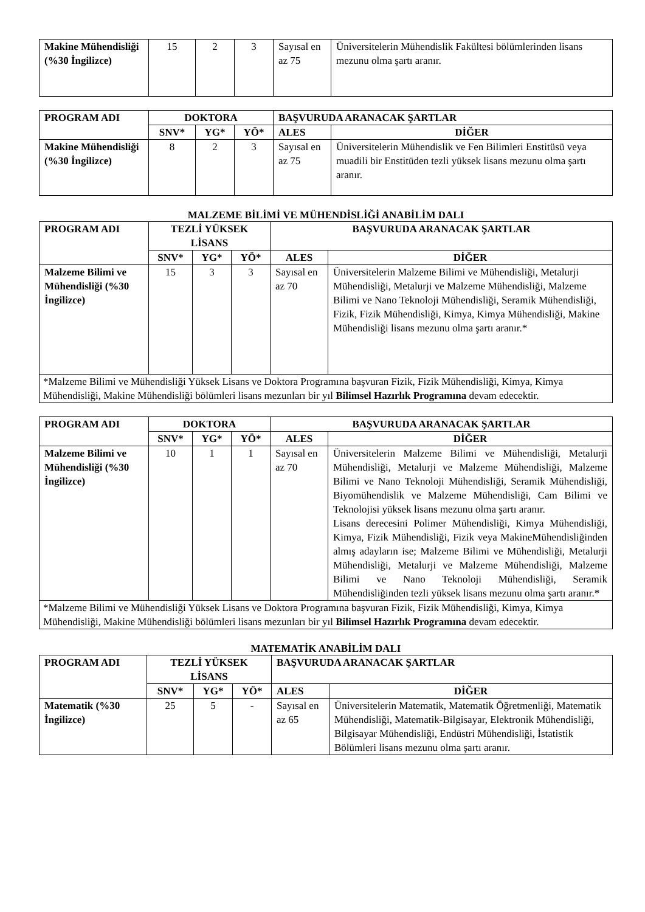| Makine Mühendisliği (%30 İngilizce) | 15 | 2 | 3 | Sayısal en az 75 | Üniversitelerin Mühendislik Fakültesi bölümlerinden lisans mezunu olma şartı aranır. |
| PROGRAM ADI | DOKTORA | | | BAŞVURUDA ARANACAK ŞARTLAR | |
| --- | --- | --- | --- | --- | --- |
| | SNV* | YG* | YÖ* | ALES | DİĞER |
| Makine Mühendisliği (%30 İngilizce) | 8 | 2 | 3 | Sayısal en az 75 | Üniversitelerin Mühendislik ve Fen Bilimleri Enstitüsü veya muadili bir Enstitüden tezli yüksek lisans mezunu olma şartı aranır. |
MALZEME BİLİMİ VE MÜHENDİSLİĞİ ANABİLİM DALI
| PROGRAM ADI | TEZLİ YÜKSEK LİSANS | | | BAŞVURUDA ARANACAK ŞARTLAR | |
| --- | --- | --- | --- | --- | --- |
| | SNV* | YG* | YÖ* | ALES | DİĞER |
| Malzeme Bilimi ve Mühendisliği (%30 İngilizce) | 15 | 3 | 3 | Sayısal en az 70 | Üniversitelerin Malzeme Bilimi ve Mühendisliği, Metalurji Mühendisliği, Metalurji ve Malzeme Mühendisliği, Malzeme Bilimi ve Nano Teknoloji Mühendisliği, Seramik Mühendisliği, Fizik, Fizik Mühendisliği, Kimya, Kimya Mühendisliği, Makine Mühendisliği lisans mezunu olma şartı aranır.* |
| *Malzeme Bilimi ve Mühendisliği Yüksek Lisans ve Doktora Programına başvuran Fizik, Fizik Mühendisliği, Kimya, Kimya Mühendisliği, Makine Mühendisliği bölümleri lisans mezunları bir yıl Bilimsel Hazırlık Programına devam edecektir. | | | | | |
| PROGRAM ADI | DOKTORA | | | BAŞVURUDA ARANACAK ŞARTLAR | |
| --- | --- | --- | --- | --- | --- |
| | SNV* | YG* | YÖ* | ALES | DİĞER |
| Malzeme Bilimi ve Mühendisliği (%30 İngilizce) | 10 | 1 | 1 | Sayısal en az 70 | Üniversitelerin Malzeme Bilimi ve Mühendisliği, Metalurji Mühendisliği, Metalurji ve Malzeme Mühendisliği, Malzeme Bilimi ve Nano Teknoloji Mühendisliği, Seramik Mühendisliği, Biyomühendislik ve Malzeme Mühendisliği, Cam Bilimi ve Teknolojisi yüksek lisans mezunu olma şartı aranır. Lisans derecesini Polimer Mühendisliği, Kimya Mühendisliği, Kimya, Fizik Mühendisliği, Fizik veya MakineMühendisliğinden almış adayların ise; Malzeme Bilimi ve Mühendisliği, Metalurji Mühendisliği, Metalurji ve Malzeme Mühendisliği, Malzeme Bilimi ve Nano Teknoloji Mühendisliği, Seramik Mühendisliğinden tezli yüksek lisans mezunu olma şartı aranır.* |
| *Malzeme Bilimi ve Mühendisliği Yüksek Lisans ve Doktora Programına başvuran Fizik, Fizik Mühendisliği, Kimya, Kimya Mühendisliği, Makine Mühendisliği bölümleri lisans mezunları bir yıl Bilimsel Hazırlık Programına devam edecektir. | | | | | |
MATEMATİK ANABİLİM DALI
| PROGRAM ADI | TEZLİ YÜKSEK LİSANS | | | BAŞVURUDA ARANACAK ŞARTLAR | |
| --- | --- | --- | --- | --- | --- |
| | SNV* | YG* | YÖ* | ALES | DİĞER |
| Matematik (%30 İngilizce) | 25 | 5 | - | Sayısal en az 65 | Üniversitelerin Matematik, Matematik Öğretmenliği, Matematik Mühendisliği, Matematik-Bilgisayar, Elektronik Mühendisliği, Bilgisayar Mühendisliği, Endüstri Mühendisliği, İstatistik Bölümleri lisans mezunu olma şartı aranır. |